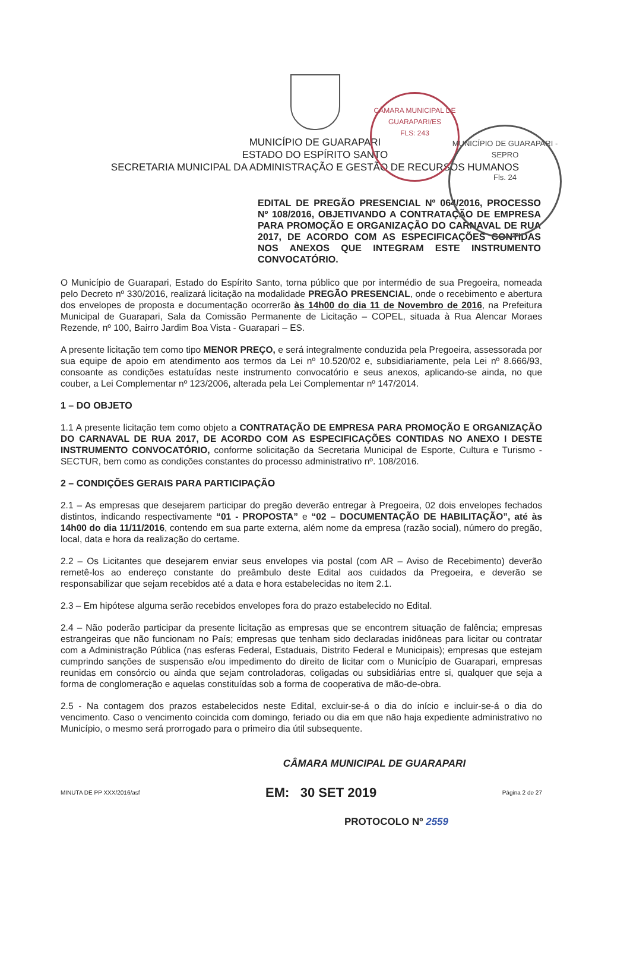CÂMARA MUNICIPAL DE GUARAPARI/ES
FLS: 243
MUNICÍPIO DE GUARAPARI - SEPRO
Fls. 24
MUNICÍPIO DE GUARAPARI
ESTADO DO ESPÍRITO SANTO
SECRETARIA MUNICIPAL DA ADMINISTRAÇÃO E GESTÃO DE RECURSOS HUMANOS
EDITAL DE PREGÃO PRESENCIAL Nº 064/2016, PROCESSO Nº 108/2016, OBJETIVANDO A CONTRATAÇÃO DE EMPRESA PARA PROMOÇÃO E ORGANIZAÇÃO DO CARNAVAL DE RUA 2017, DE ACORDO COM AS ESPECIFICAÇÕES CONTIDAS NOS ANEXOS QUE INTEGRAM ESTE INSTRUMENTO CONVOCATÓRIO.
O Município de Guarapari, Estado do Espírito Santo, torna público que por intermédio de sua Pregoeira, nomeada pelo Decreto nº 330/2016, realizará licitação na modalidade PREGÃO PRESENCIAL, onde o recebimento e abertura dos envelopes de proposta e documentação ocorrerão às 14h00 do dia 11 de Novembro de 2016, na Prefeitura Municipal de Guarapari, Sala da Comissão Permanente de Licitação – COPEL, situada à Rua Alencar Moraes Rezende, nº 100, Bairro Jardim Boa Vista - Guarapari – ES.
A presente licitação tem como tipo MENOR PREÇO, e será integralmente conduzida pela Pregoeira, assessorada por sua equipe de apoio em atendimento aos termos da Lei nº 10.520/02 e, subsidiariamente, pela Lei nº 8.666/93, consoante as condições estatuídas neste instrumento convocatório e seus anexos, aplicando-se ainda, no que couber, a Lei Complementar nº 123/2006, alterada pela Lei Complementar nº 147/2014.
1 – DO OBJETO
1.1 A presente licitação tem como objeto a CONTRATAÇÃO DE EMPRESA PARA PROMOÇÃO E ORGANIZAÇÃO DO CARNAVAL DE RUA 2017, DE ACORDO COM AS ESPECIFICAÇÕES CONTIDAS NO ANEXO I DESTE INSTRUMENTO CONVOCATÓRIO, conforme solicitação da Secretaria Municipal de Esporte, Cultura e Turismo - SECTUR, bem como as condições constantes do processo administrativo nº. 108/2016.
2 – CONDIÇÕES GERAIS PARA PARTICIPAÇÃO
2.1 – As empresas que desejarem participar do pregão deverão entregar à Pregoeira, 02 dois envelopes fechados distintos, indicando respectivamente “01 - PROPOSTA” e “02 – DOCUMENTAÇÃO DE HABILITAÇÃO”, até às 14h00 do dia 11/11/2016, contendo em sua parte externa, além nome da empresa (razão social), número do pregão, local, data e hora da realização do certame.
2.2 – Os Licitantes que desejarem enviar seus envelopes via postal (com AR – Aviso de Recebimento) deverão remetê-los ao endereço constante do preâmbulo deste Edital aos cuidados da Pregoeira, e deverão se responsabilizar que sejam recebidos até a data e hora estabelecidas no item 2.1.
2.3 – Em hipótese alguma serão recebidos envelopes fora do prazo estabelecido no Edital.
2.4 – Não poderão participar da presente licitação as empresas que se encontrem situação de falência; empresas estrangeiras que não funcionam no País; empresas que tenham sido declaradas inidôneas para licitar ou contratar com a Administração Pública (nas esferas Federal, Estaduais, Distrito Federal e Municipais); empresas que estejam cumprindo sanções de suspensão e/ou impedimento do direito de licitar com o Município de Guarapari, empresas reunidas em consórcio ou ainda que sejam controladoras, coligadas ou subsidiárias entre si, qualquer que seja a forma de conglomeração e aquelas constituídas sob a forma de cooperativa de mão-de-obra.
2.5 - Na contagem dos prazos estabelecidos neste Edital, excluir-se-á o dia do início e incluir-se-á o dia do vencimento. Caso o vencimento coincida com domingo, feriado ou dia em que não haja expediente administrativo no Município, o mesmo será prorrogado para o primeiro dia útil subsequente.
CÂMARA MUNICIPAL DE GUARAPARI
MINUTA DE PP XXX/2016/asf EM: 30 SET 2019 Página 2 de 27
PROTOCOLO Nº 2559